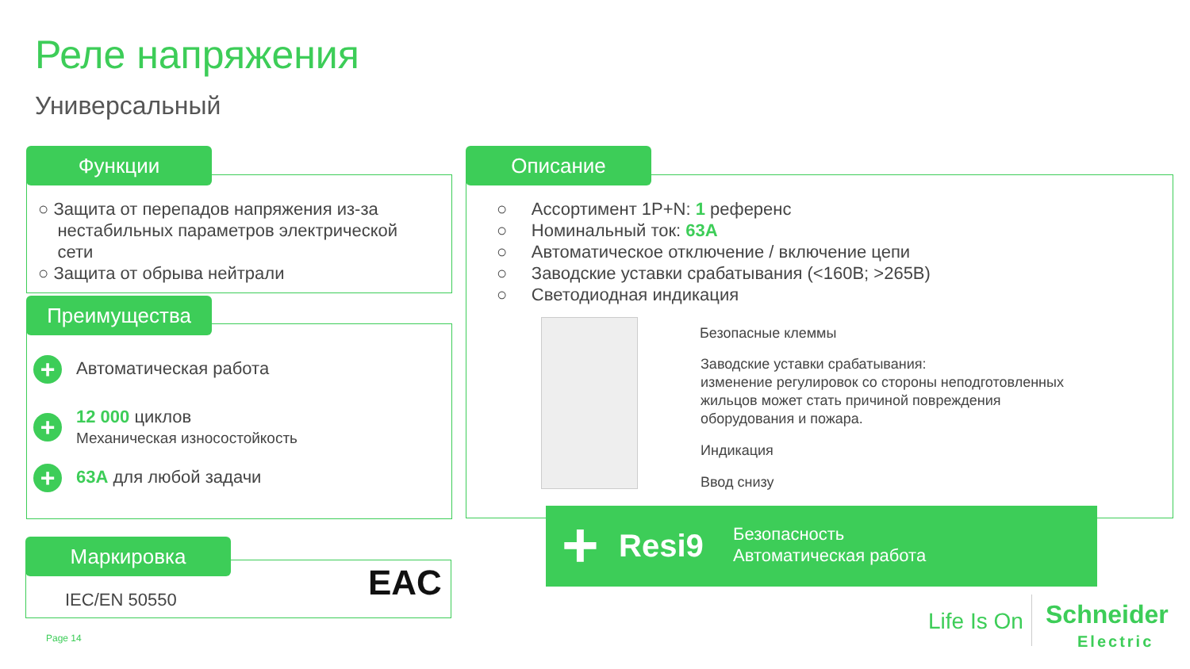Реле напряжения
Универсальный
Функции
○ Защита от перепадов напряжения из-за
нестабильных параметров электрической
сети
○ Защита от обрыва нейтрали
Преимущества
+ Автоматическая работа
+ 12 000 циклов
Механическая износостойкость
+ 63А для любой задачи
Маркировка
IEC/EN 50550 EAC
Описание
○ Ассортимент 1P+N: 1 референс
○ Номинальный ток: 63А
○ Автоматическое отключение / включение цепи
○ Заводские уставки срабатывания (<160В; >265В)
○ Светодиодная индикация
Безопасные клеммы
Заводские уставки срабатывания:
изменение регулировок со стороны неподготовленных
жильцов может стать причиной повреждения
оборудования и пожара.
Индикация
Ввод снизу
+ Resi9
Безопасность
Автоматическая работа
Page 14
Life Is On
Schneider
Electric